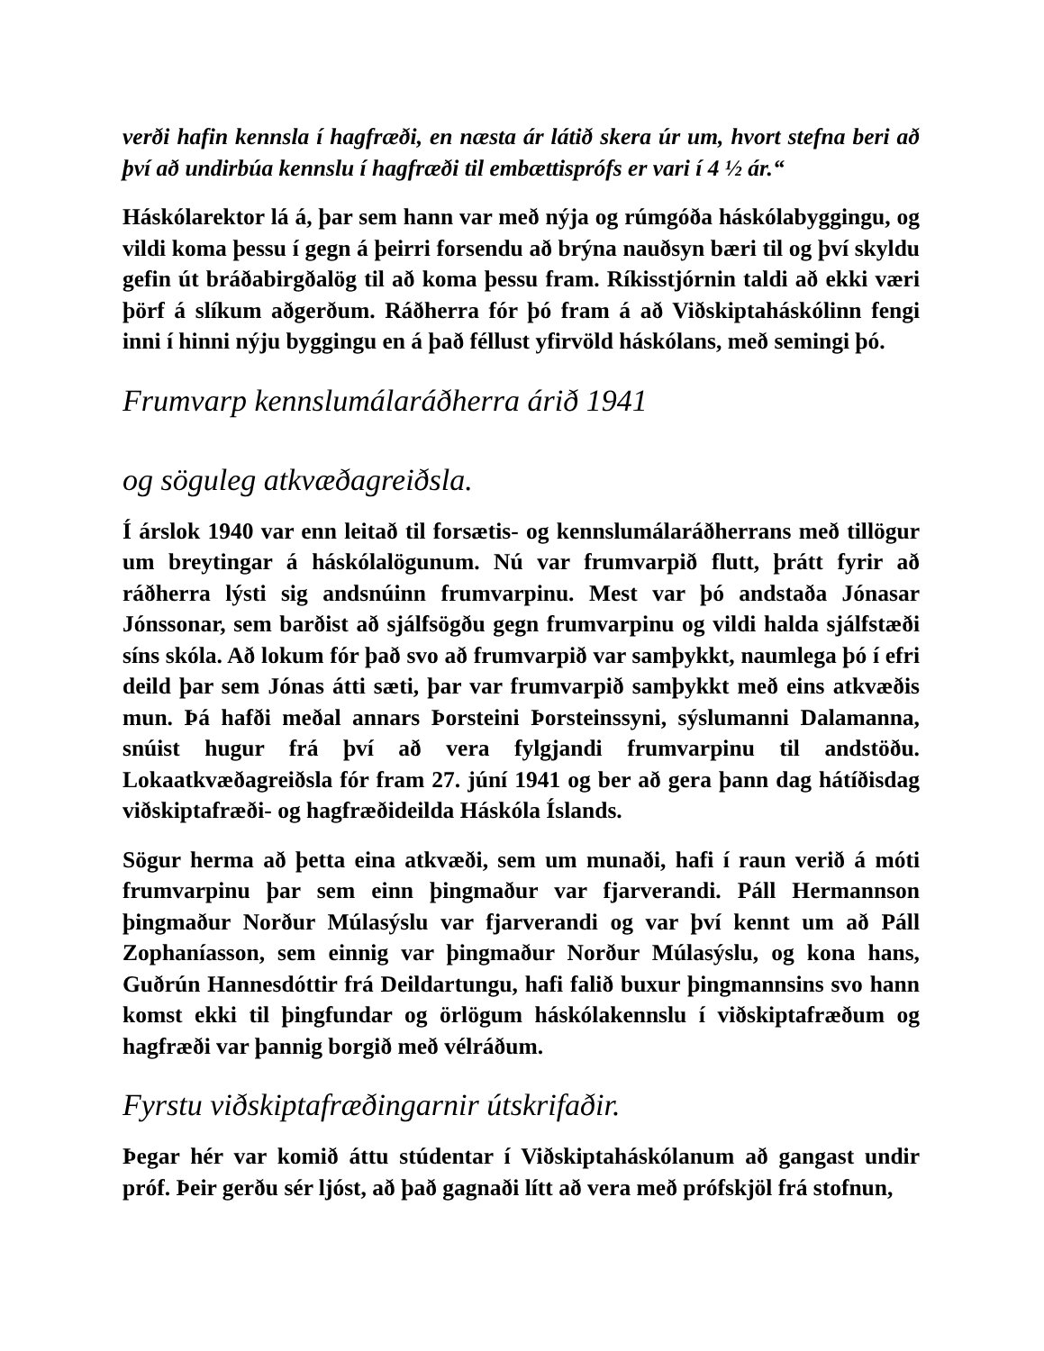verði hafin kennsla í hagfræði, en næsta ár látið skera úr um, hvort stefna beri að því að undirbúa kennslu í hagfræði til embættisprófs er vari í 4 ½ ár.“
Háskólarektor lá á, þar sem hann var með nýja og rúmgóða háskólabyggingu, og vildi koma þessu í gegn á þeirri forsendu að brýna nauðsyn bæri til og því skyldu gefin út bráðabirgðalög til að koma þessu fram. Ríkisstjórnin taldi að ekki væri þörf á slíkum aðgerðum. Ráðherra fór þó fram á að Viðskiptaháskólinn fengi inni í hinni nýju byggingu en á það féllust yfirvöld háskólans, með semingi þó.
Frumvarp kennslumálaráðherra árið 1941
og söguleg atkvæðagreiðsla.
Í árslok 1940 var enn leitað til forsætis- og kennslumálaráðherrans með tillögur um breytingar á háskólalögunum. Nú var frumvarpið flutt, þrátt fyrir að ráðherra lýsti sig andsnúinn frumvarpinu. Mest var þó andstaða Jónasar Jónssonar, sem barðist að sjálfsögðu gegn frumvarpinu og vildi halda sjálfstæði síns skóla. Að lokum fór það svo að frumvarpið var samþykkt, naumlega þó í efri deild þar sem Jónas átti sæti, þar var frumvarpið samþykkt með eins atkvæðis mun. Þá hafði meðal annars Þorsteini Þorsteinssyni, sýslumanni Dalamanna, snúist hugur frá því að vera fylgjandi frumvarpinu til andstöðu. Lokaatkvæðagreiðsla fór fram 27. júní 1941 og ber að gera þann dag hátíðisdag viðskiptafræði- og hagfræðideilda Háskóla Íslands.
Sögur herma að þetta eina atkvæði, sem um munaði, hafi í raun verið á móti frumvarpinu þar sem einn þingmaður var fjarverandi. Páll Hermannson þingmaður Norður Múlasýslu var fjarverandi og var því kennt um að Páll Zophaníasson, sem einnig var þingmaður Norður Múlasýslu, og kona hans, Guðrún Hannesdóttir frá Deildartungu, hafi falið buxur þingmannsins svo hann komst ekki til þingfundar og örlögum háskólakennslu í viðskiptafræðum og hagfræði var þannig borgið með vélráðum.
Fyrstu viðskiptafræðingarnir útskrifaðir.
Þegar hér var komið áttu stúdentar í Viðskiptaháskólanum að gangast undir próf. Þeir gerðu sér ljóst, að það gagnaði lítt að vera með prófskjöl frá stofnun,